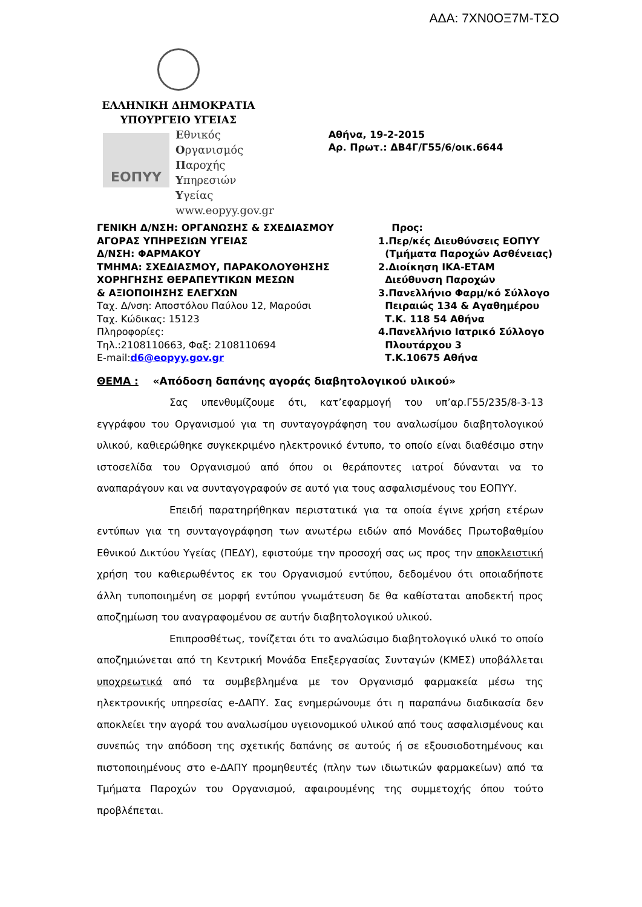ΑΔΑ: 7ΧΝ0ΟΞ7Μ-ΤΣΟ
ΕΛΛΗΝΙΚΗ ΔΗΜΟΚΡΑΤΙΑ
ΥΠΟΥΡΓΕΙΟ ΥΓΕΙΑΣ
ΕΟΠΥΥ
Εθνικός
Οργανισμός
Παροχής
Υπηρεσιών
Υγείας
www.eopyy.gov.gr
Αθήνα, 19-2-2015
Αρ. Πρωτ.: ΔΒ4Γ/Γ55/6/οικ.6644
ΓΕΝΙΚΗ Δ/ΝΣΗ: ΟΡΓΑΝΩΣΗΣ & ΣΧΕΔΙΑΣΜΟΥ
ΑΓΟΡΑΣ ΥΠΗΡΕΣΙΩΝ ΥΓΕΙΑΣ
Δ/ΝΣΗ: ΦΑΡΜΑΚΟΥ
ΤΜΗΜΑ: ΣΧΕΔΙΑΣΜΟΥ, ΠΑΡΑΚΟΛΟΥΘΗΣΗΣ
ΧΟΡΗΓΗΣΗΣ ΘΕΡΑΠΕΥΤΙΚΩΝ ΜΕΣΩΝ
& ΑΞΙΟΠΟΙΗΣΗΣ ΕΛΕΓΧΩΝ
Ταχ. Δ/νση: Αποστόλου Παύλου 12, Μαρούσι
Ταχ. Κώδικας: 15123
Πληροφορίες:
Τηλ.:2108110663, Φαξ: 2108110694
E-mail:d6@eopyy.gov.gr
Προς:
1.Περ/κές Διευθύνσεις ΕΟΠΥΥ
(Τμήματα Παροχών Ασθένειας)
2.Διοίκηση ΙΚΑ-ΕΤΑΜ
Διεύθυνση Παροχών
3.Πανελλήνιο Φαρμ/κό Σύλλογο
Πειραιώς 134 & Αγαθημέρου
Τ.Κ. 118 54 Αθήνα
4.Πανελλήνιο Ιατρικό Σύλλογο
Πλουτάρχου 3
Τ.Κ.10675 Αθήνα
ΘΕΜΑ : «Απόδοση δαπάνης αγοράς διαβητολογικού υλικού»
Σας υπενθυμίζουμε ότι, κατ’εφαρμογή του υπ’αρ.Γ55/235/8-3-13 εγγράφου του Οργανισμού για τη συνταγογράφηση του αναλωσίμου διαβητολογικού υλικού, καθιερώθηκε συγκεκριμένο ηλεκτρονικό έντυπο, το οποίο είναι διαθέσιμο στην ιστοσελίδα του Οργανισμού από όπου οι θεράποντες ιατροί δύνανται να το αναπαράγουν και να συνταγογραφούν σε αυτό για τους ασφαλισμένους του ΕΟΠΥΥ.
Επειδή παρατηρήθηκαν περιστατικά για τα οποία έγινε χρήση ετέρων εντύπων για τη συνταγογράφηση των ανωτέρω ειδών από Μονάδες Πρωτοβαθμίου Εθνικού Δικτύου Υγείας (ΠΕΔΥ), εφιστούμε την προσοχή σας ως προς την αποκλειστική χρήση του καθιερωθέντος εκ του Οργανισμού εντύπου, δεδομένου ότι οποιαδήποτε άλλη τυποποιημένη σε μορφή εντύπου γνωμάτευση δε θα καθίσταται αποδεκτή προς αποζημίωση του αναγραφομένου σε αυτήν διαβητολογικού υλικού.
Επιπροσθέτως, τονίζεται ότι το αναλώσιμο διαβητολογικό υλικό το οποίο αποζημιώνεται από τη Κεντρική Μονάδα Επεξεργασίας Συνταγών (ΚΜΕΣ) υποβάλλεται υποχρεωτικά από τα συμβεβλημένα με τον Οργανισμό φαρμακεία μέσω της ηλεκτρονικής υπηρεσίας e-ΔΑΠΥ. Σας ενημερώνουμε ότι η παραπάνω διαδικασία δεν αποκλείει την αγορά του αναλωσίμου υγειονομικού υλικού από τους ασφαλισμένους και συνεπώς την απόδοση της σχετικής δαπάνης σε αυτούς ή σε εξουσιοδοτημένους και πιστοποιημένους στο e-ΔΑΠΥ προμηθευτές (πλην των ιδιωτικών φαρμακείων) από τα Τμήματα Παροχών του Οργανισμού, αφαιρουμένης της συμμετοχής όπου τούτο προβλέπεται.